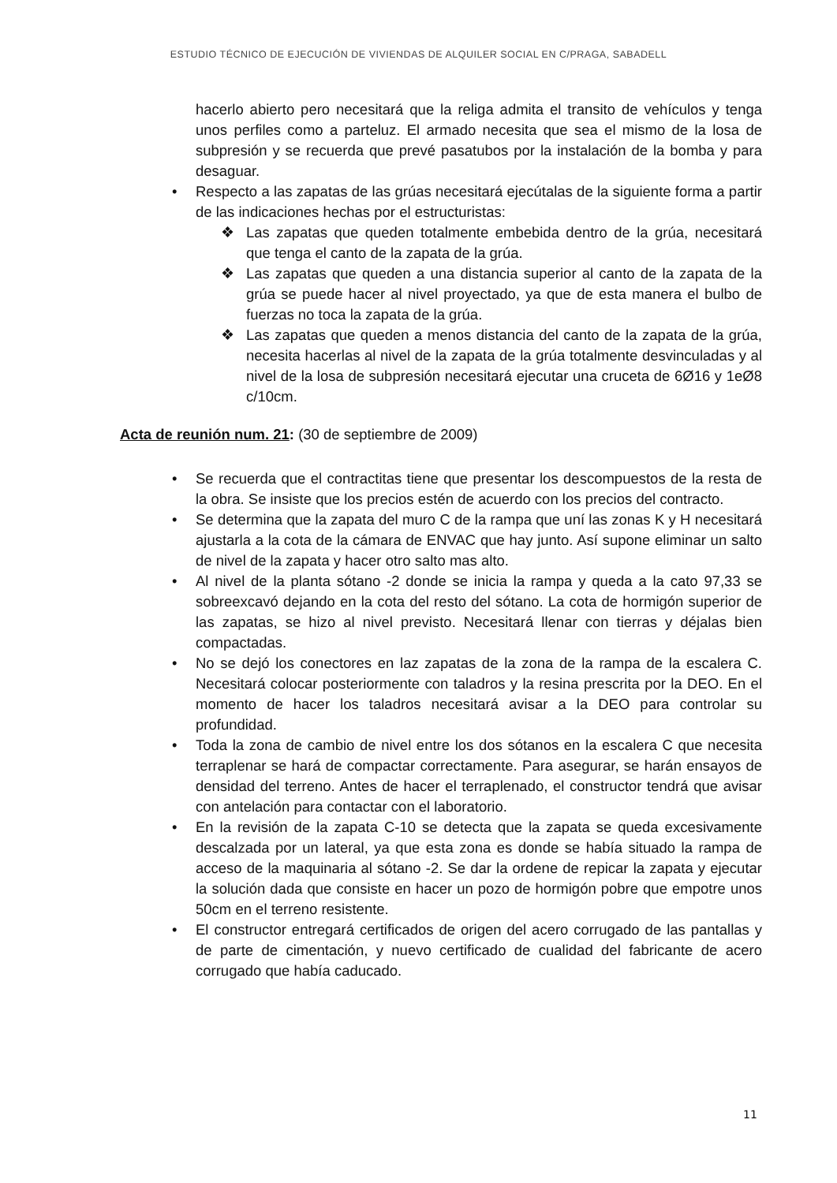ESTUDIO TÉCNICO DE EJECUCIÓN DE VIVIENDAS DE ALQUILER SOCIAL EN C/PRAGA, SABADELL
hacerlo abierto pero necesitará que la religa admita el transito de vehículos y tenga unos perfiles como a parteluz. El armado necesita que sea el mismo de la losa de subpresión y se recuerda que prevé pasatubos por la instalación de la bomba y para desaguar.
• Respecto a las zapatas de las grúas necesitará ejecútalas de la siguiente forma a partir de las indicaciones hechas por el estructuristas:
❖ Las zapatas que queden totalmente embebida dentro de la grúa, necesitará que tenga el canto de la zapata de la grúa.
❖ Las zapatas que queden a una distancia superior al canto de la zapata de la grúa se puede hacer al nivel proyectado, ya que de esta manera el bulbo de fuerzas no toca la zapata de la grúa.
❖ Las zapatas que queden a menos distancia del canto de la zapata de la grúa, necesita hacerlas al nivel de la zapata de la grúa totalmente desvinculadas y al nivel de la losa de subpresión necesitará ejecutar una cruceta de 6Ø16 y 1eØ8 c/10cm.
Acta de reunión num. 21: (30 de septiembre de 2009)
• Se recuerda que el contractitas tiene que presentar los descompuestos de la resta de la obra. Se insiste que los precios estén de acuerdo con los precios del contracto.
• Se determina que la zapata del muro C de la rampa que uní las zonas K y H necesitará ajustarla a la cota de la cámara de ENVAC que hay junto. Así supone eliminar un salto de nivel de la zapata y hacer otro salto mas alto.
• Al nivel de la planta sótano -2 donde se inicia la rampa y queda a la cato 97,33 se sobreexcavó dejando en la cota del resto del sótano. La cota de hormigón superior de las zapatas, se hizo al nivel previsto. Necesitará llenar con tierras y déjalas bien compactadas.
• No se dejó los conectores en laz zapatas de la zona de la rampa de la escalera C. Necesitará colocar posteriormente con taladros y la resina prescrita por la DEO. En el momento de hacer los taladros necesitará avisar a la DEO para controlar su profundidad.
• Toda la zona de cambio de nivel entre los dos sótanos en la escalera C que necesita terraplenar se hará de compactar correctamente. Para asegurar, se harán ensayos de densidad del terreno. Antes de hacer el terraplenado, el constructor tendrá que avisar con antelación para contactar con el laboratorio.
• En la revisión de la zapata C-10 se detecta que la zapata se queda excesivamente descalzada por un lateral, ya que esta zona es donde se había situado la rampa de acceso de la maquinaria al sótano -2. Se dar la ordene de repicar la zapata y ejecutar la solución dada que consiste en hacer un pozo de hormigón pobre que empotre unos 50cm en el terreno resistente.
• El constructor entregará certificados de origen del acero corrugado de las pantallas y de parte de cimentación, y nuevo certificado de cualidad del fabricante de acero corrugado que había caducado.
11